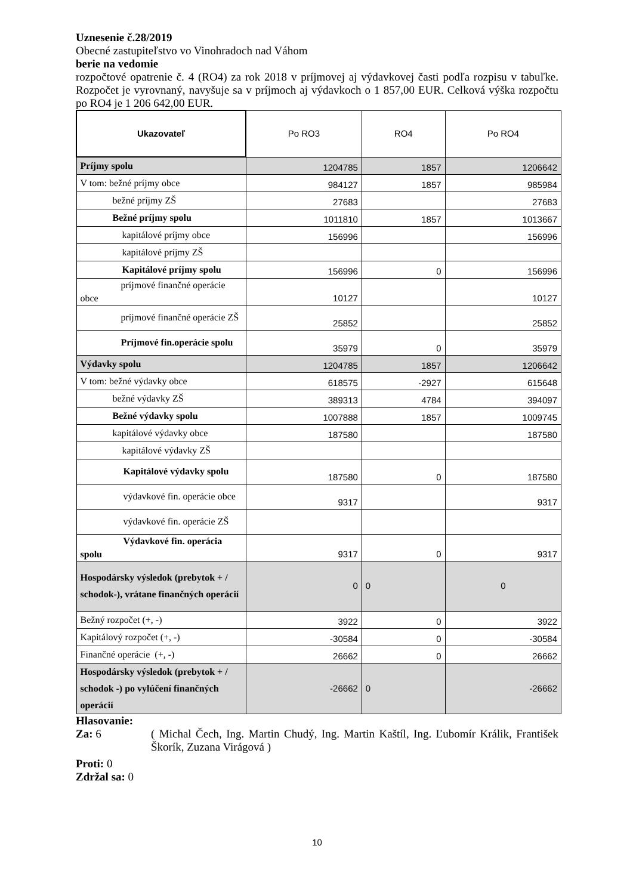Uznesenie č.28/2019
Obecné zastupiteľstvo vo Vinohradoch nad Váhom
berie na vedomie
rozpočtové opatrenie č. 4 (RO4) za rok 2018 v príjmovej aj výdavkovej časti podľa rozpisu v tabuľke. Rozpočet je vyrovnaný, navyšuje sa v príjmoch aj výdavkoch o 1 857,00 EUR. Celková výška rozpočtu po RO4 je 1 206 642,00 EUR.
| Ukazovateľ | Po RO3 | RO4 | Po RO4 |
| --- | --- | --- | --- |
| Príjmy spolu | 1204785 | 1857 | 1206642 |
| V tom: bežné príjmy obce | 984127 | 1857 | 985984 |
| bežné príjmy ZŠ | 27683 | | 27683 |
| Bežné príjmy spolu | 1011810 | 1857 | 1013667 |
| kapitálové príjmy obce | 156996 | | 156996 |
| kapitálové príjmy ZŠ | | | |
| Kapitálové príjmy spolu | 156996 | 0 | 156996 |
| príjmové finančné operácie obce | 10127 | | 10127 |
| príjmové finančné operácie ZŠ | 25852 | | 25852 |
| Príjmové fin.operácie spolu | 35979 | 0 | 35979 |
| Výdavky spolu | 1204785 | 1857 | 1206642 |
| V tom: bežné výdavky obce | 618575 | -2927 | 615648 |
| bežné výdavky ZŠ | 389313 | 4784 | 394097 |
| Bežné výdavky spolu | 1007888 | 1857 | 1009745 |
| kapitálové výdavky obce | 187580 | | 187580 |
| kapitálové výdavky ZŠ | | | |
| Kapitálové výdavky spolu | 187580 | 0 | 187580 |
| výdavkové fin. operácie obce | 9317 | | 9317 |
| výdavkové fin. operácie ZŠ | | | |
| Výdavkové fin. operácia spolu | 9317 | 0 | 9317 |
| Hospodársky výsledok (prebytok + / schodok-), vrátane finančných operácií | 0 | 0 | 0 |
| Bežný rozpočet (+, -) | 3922 | 0 | 3922 |
| Kapitálový rozpočet (+, -) | -30584 | 0 | -30584 |
| Finančné operácie (+, -) | 26662 | 0 | 26662 |
| Hospodársky výsledok (prebytok + / schodok -) po vylúčení finančných operácií | -26662 | 0 | -26662 |
Hlasovanie:
Za: 6 ( Michal Čech, Ing. Martin Chudý, Ing. Martin Kaštíl, Ing. Ľubomír Králik, František Škorík, Zuzana Virágová )
Proti: 0
Zdržal sa: 0
10